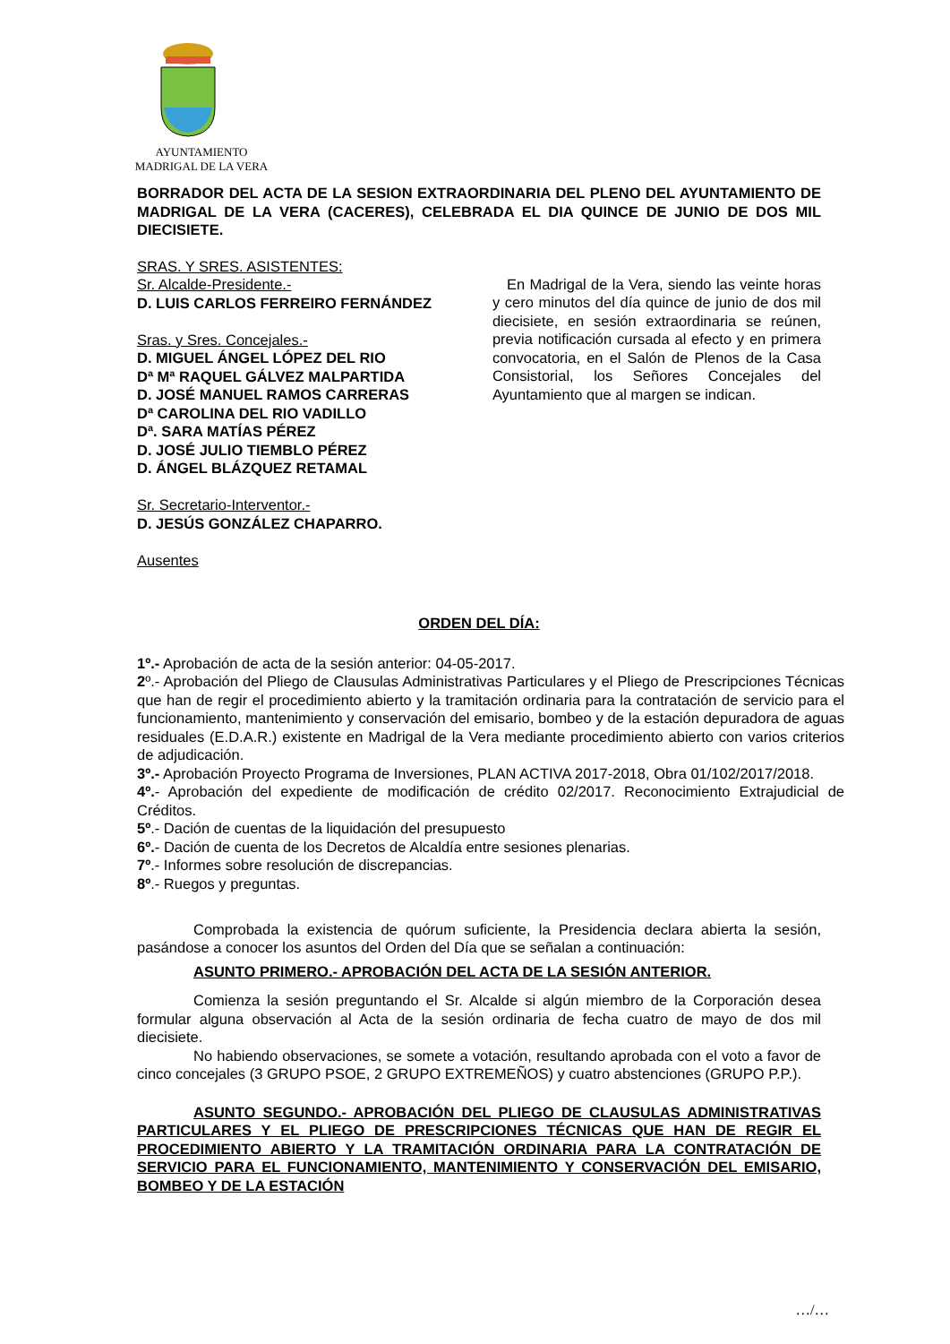AYUNTAMIENTO
MADRIGAL DE LA VERA
BORRADOR DEL ACTA DE LA SESION EXTRAORDINARIA DEL PLENO DEL AYUNTAMIENTO DE MADRIGAL DE LA VERA (CACERES), CELEBRADA EL DIA QUINCE DE JUNIO DE DOS MIL DIECISIETE.
SRAS. Y SRES. ASISTENTES:
Sr. Alcalde-Presidente.-
D. LUIS CARLOS FERREIRO FERNÁNDEZ
Sras. y Sres. Concejales.-
D. MIGUEL ÁNGEL LÓPEZ DEL RIO
Dª Mª RAQUEL GÁLVEZ MALPARTIDA
D. JOSÉ MANUEL RAMOS CARRERAS
Dª CAROLINA DEL RIO VADILLO
Dª. SARA MATÍAS PÉREZ
D. JOSÉ JULIO TIEMBLO PÉREZ
D. ÁNGEL BLÁZQUEZ RETAMAL
Sr. Secretario-Interventor.-
D. JESÚS GONZÁLEZ CHAPARRO.
Ausentes
En Madrigal de la Vera, siendo las veinte horas y cero minutos del día quince de junio de dos mil diecisiete, en sesión extraordinaria se reúnen, previa notificación cursada al efecto y en primera convocatoria, en el Salón de Plenos de la Casa Consistorial, los Señores Concejales del Ayuntamiento que al margen se indican.
ORDEN DEL DÍA:
1º.- Aprobación de acta de la sesión anterior: 04-05-2017.
2º.- Aprobación del Pliego de Clausulas Administrativas Particulares y el Pliego de Prescripciones Técnicas que han de regir el procedimiento abierto y la tramitación ordinaria para la contratación de servicio para el funcionamiento, mantenimiento y conservación del emisario, bombeo y de la estación depuradora de aguas residuales (E.D.A.R.) existente en Madrigal de la Vera mediante procedimiento abierto con varios criterios de adjudicación.
3º.- Aprobación Proyecto Programa de Inversiones, PLAN ACTIVA 2017-2018, Obra 01/102/2017/2018.
4º.- Aprobación del expediente de modificación de crédito 02/2017. Reconocimiento Extrajudicial de Créditos.
5º.- Dación de cuentas de la liquidación del presupuesto
6º.- Dación de cuenta de los Decretos de Alcaldía entre sesiones plenarias.
7º.- Informes sobre resolución de discrepancias.
8º.- Ruegos y preguntas.
Comprobada la existencia de quórum suficiente, la Presidencia declara abierta la sesión, pasándose a conocer los asuntos del Orden del Día que se señalan a continuación:
ASUNTO PRIMERO.- APROBACIÓN DEL ACTA DE LA SESIÓN ANTERIOR.
Comienza la sesión preguntando el Sr. Alcalde si algún miembro de la Corporación desea formular alguna observación al Acta de la sesión ordinaria de fecha cuatro de mayo de dos mil diecisiete.
No habiendo observaciones, se somete a votación, resultando aprobada con el voto a favor de cinco concejales (3 GRUPO PSOE, 2 GRUPO EXTREMEÑOS) y cuatro abstenciones (GRUPO P.P.).
ASUNTO SEGUNDO.- APROBACIÓN DEL PLIEGO DE CLAUSULAS ADMINISTRATIVAS PARTICULARES Y EL PLIEGO DE PRESCRIPCIONES TÉCNICAS QUE HAN DE REGIR EL PROCEDIMIENTO ABIERTO Y LA TRAMITACIÓN ORDINARIA PARA LA CONTRATACIÓN DE SERVICIO PARA EL FUNCIONAMIENTO, MANTENIMIENTO Y CONSERVACIÓN DEL EMISARIO, BOMBEO Y DE LA ESTACIÓN
…/…